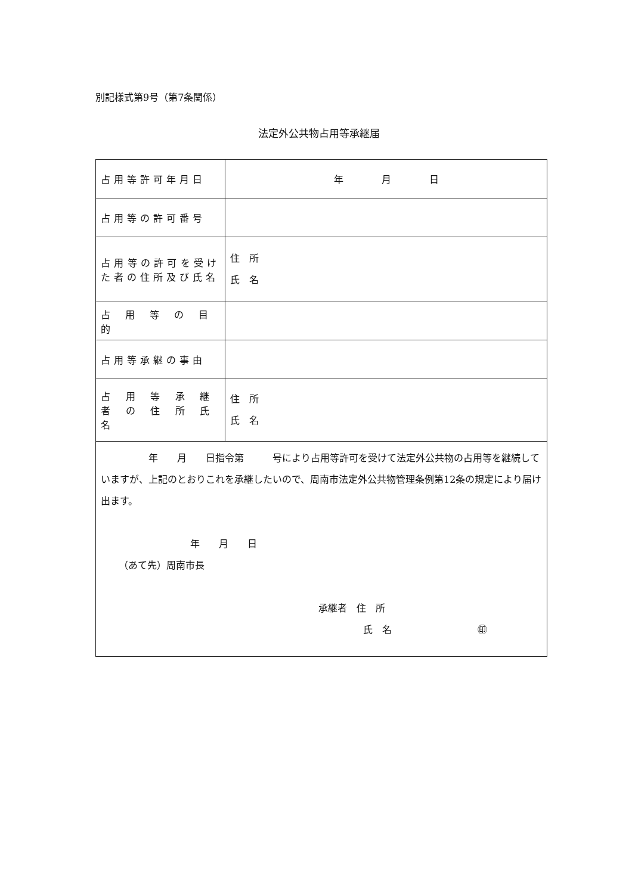別記様式第9号（第7条関係）
法定外公共物占用等承継届
| 占用等許可年月日 | 年 月 日 |
| 占用等の許可番号 | |
| 占用等の許可を受けた者の住所及び氏名 | 住 所 氏 名 |
| 占用等の目的 | |
| 占用等承継の事由 | |
| 占用等承継者の住所氏名 | 住 所 氏 名 |
| 年 月 日指令第 号により占用等許可を受けて法定外公共物の占用等を継続していますが、上記のとおりこれを承継したいので、周南市法定外公共物管理条例第12条の規定により届け出ます。 年 月 日 （あて先）周南市長 承継者 住 所 氏 名 ㊞ | |